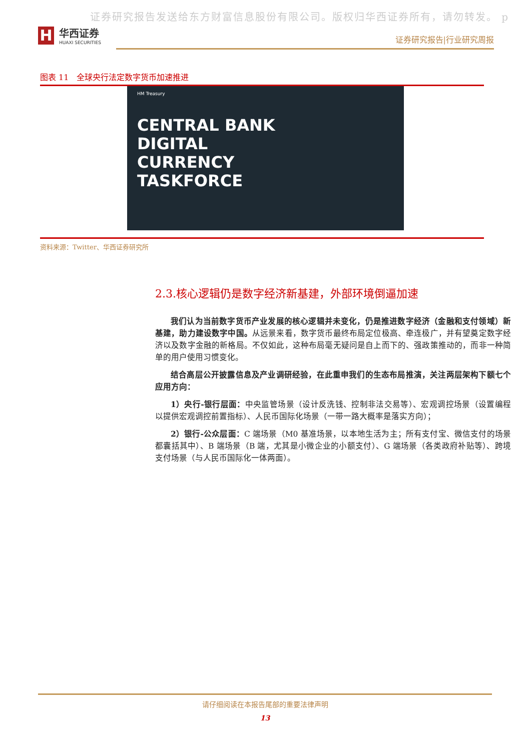证券研究报告发送给东方财富信息股份有限公司。版权归华西证券所有，请勿转发。 p
H
华西证券
HUAXI SECURITIES
证券研究报告|行业研究周报
图表 11　全球央行法定数字货币加速推进
HM Treasury
CENTRAL BANK
DIGITAL
CURRENCY
TASKFORCE
资料来源：Twitter、华西证券研究所
2.3.核心逻辑仍是数字经济新基建，外部环境倒逼加速
我们认为当前数字货币产业发展的核心逻辑并未变化，仍是推进数字经济（金融和支付领域）新基建，助力建设数字中国。从远景来看，数字货币最终布局定位极高、牵连极广，并有望奠定数字经济以及数字金融的新格局。不仅如此，这种布局毫无疑问是自上而下的、强政策推动的，而非一种简单的用户使用习惯变化。
结合高层公开披露信息及产业调研经验，在此重申我们的生态布局推演，关注两层架构下额七个应用方向：
1）央行-银行层面：中央监管场景（设计反洗钱、控制非法交易等）、宏观调控场景（设置编程以提供宏观调控前置指标）、人民币国际化场景（一带一路大概率是落实方向）；
2）银行-公众层面：C 端场景（M0 基准场景，以本地生活为主；所有支付宝、微信支付的场景都囊括其中）、B 端场景（B 端，尤其是小微企业的小额支付）、G 端场景（各类政府补贴等）、跨境支付场景（与人民币国际化一体两面）。
请仔细阅读在本报告尾部的重要法律声明
13